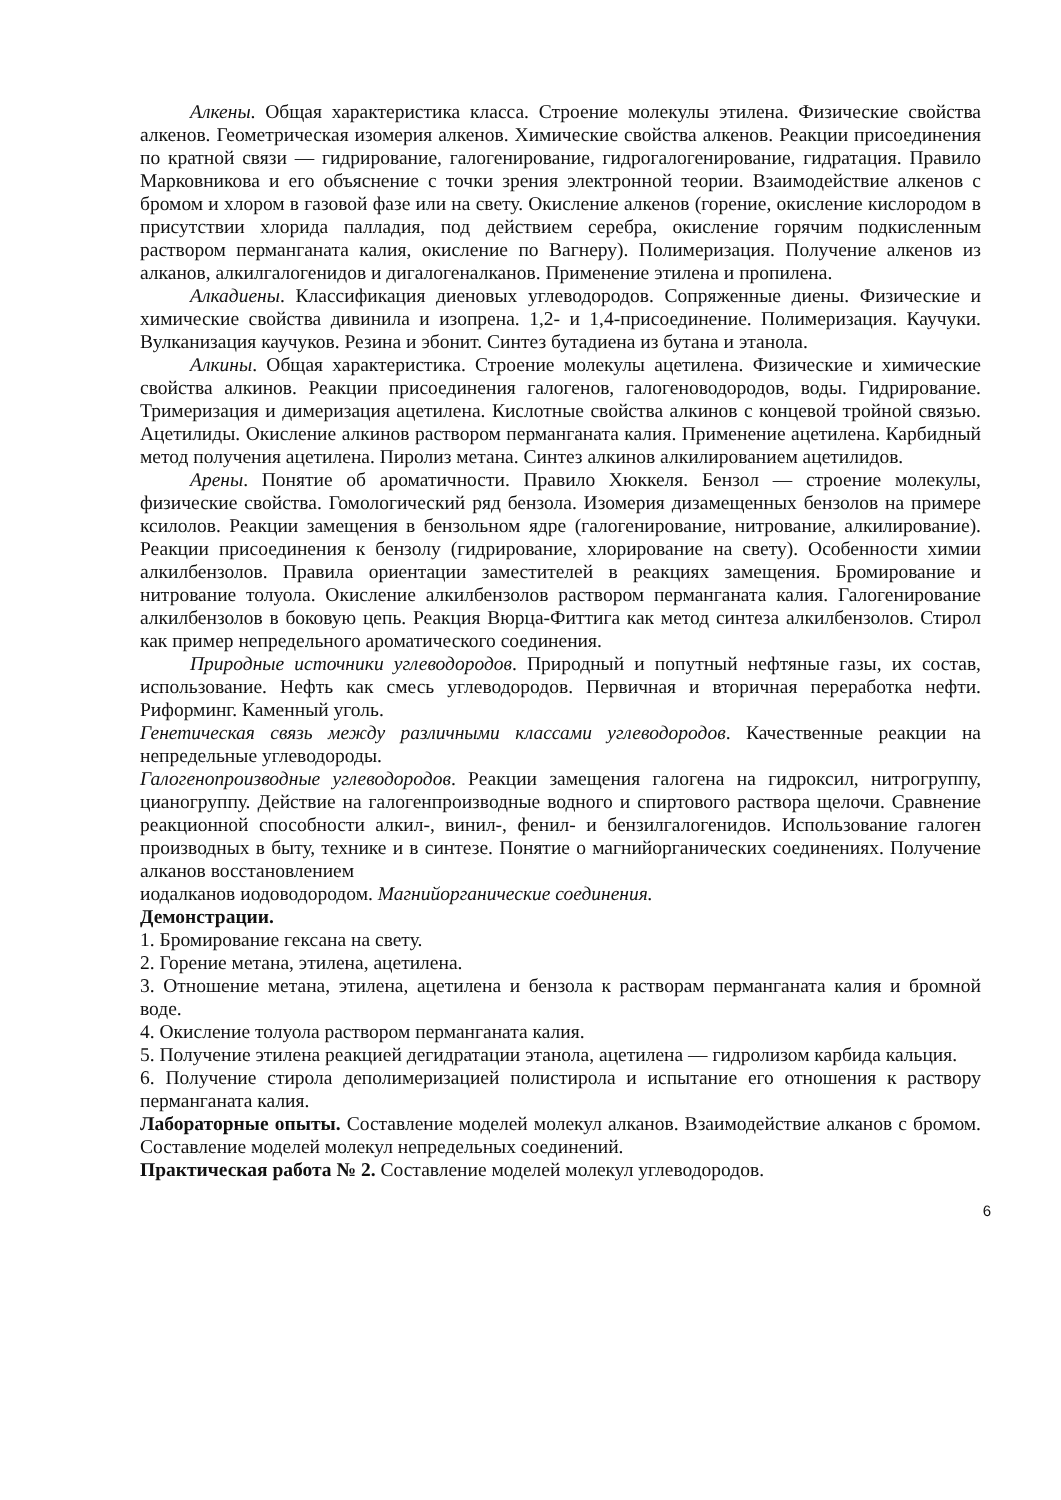Алкены. Общая характеристика класса. Строение молекулы этилена. Физические свойства алкенов. Геометрическая изомерия алкенов. Химические свойства алкенов. Реакции присоединения по кратной связи — гидрирование, галогенирование, гидрогалогенирование, гидратация. Правило Марковникова и его объяснение с точки зрения электронной теории. Взаимодействие алкенов с бромом и хлором в газовой фазе или на свету. Окисление алкенов (горение, окисление кислородом в присутствии хлорида палладия, под действием серебра, окисление горячим подкисленным раствором перманганата калия, окисление по Вагнеру). Полимеризация. Получение алкенов из алканов, алкилгалогенидов и дигалогеналканов. Применение этилена и пропилена.
Алкадиены. Классификация диеновых углеводородов. Сопряженные диены. Физические и химические свойства дивинила и изопрена. 1,2- и 1,4-присоединение. Полимеризация. Каучуки. Вулканизация каучуков. Резина и эбонит. Синтез бутадиена из бутана и этанола.
Алкины. Общая характеристика. Строение молекулы ацетилена. Физические и химические свойства алкинов. Реакции присоединения галогенов, галогеноводородов, воды. Гидрирование. Тримеризация и димеризация ацетилена. Кислотные свойства алкинов с концевой тройной связью. Ацетилиды. Окисление алкинов раствором перманганата калия. Применение ацетилена. Карбидный метод получения ацетилена. Пиролиз метана. Синтез алкинов алкилированием ацетилидов.
Арены. Понятие об ароматичности. Правило Хюккеля. Бензол — строение молекулы, физические свойства. Гомологический ряд бензола. Изомерия дизамещенных бензолов на примере ксилолов. Реакции замещения в бензольном ядре (галогенирование, нитрование, алкилирование). Реакции присоединения к бензолу (гидрирование, хлорирование на свету). Особенности химии алкилбензолов. Правила ориентации заместителей в реакциях замещения. Бромирование и нитрование толуола. Окисление алкилбензолов раствором перманганата калия. Галогенирование алкилбензолов в боковую цепь. Реакция Вюрца-Фиттига как метод синтеза алкилбензолов. Стирол как пример непредельного ароматического соединения.
Природные источники углеводородов. Природный и попутный нефтяные газы, их состав, использование. Нефть как смесь углеводородов. Первичная и вторичная переработка нефти. Риформинг. Каменный уголь.
Генетическая связь между различными классами углеводородов. Качественные реакции на непредельные углеводороды.
Галогенопроизводные углеводородов. Реакции замещения галогена на гидроксил, нитрогруппу, цианогруппу. Действие на галогенпроизводные водного и спиртового раствора щелочи. Сравнение реакционной способности алкил-, винил-, фенил- и бензилгалогенидов. Использование галоген производных в быту, технике и в синтезе. Понятие о магнийорганических соединениях. Получение алканов восстановлением
иодалканов иодоводородом. Магнийорганические соединения.
Демонстрации.
1. Бромирование гексана на свету.
2. Горение метана, этилена, ацетилена.
3. Отношение метана, этилена, ацетилена и бензола к растворам перманганата калия и бромной воде.
4. Окисление толуола раствором перманганата калия.
5. Получение этилена реакцией дегидратации этанола, ацетилена — гидролизом карбида кальция.
6. Получение стирола деполимеризацией полистирола и испытание его отношения к раствору перманганата калия.
Лабораторные опыты. Составление моделей молекул алканов. Взаимодействие алканов с бромом. Составление моделей молекул непредельных соединений.
Практическая работа № 2. Составление моделей молекул углеводородов.
6